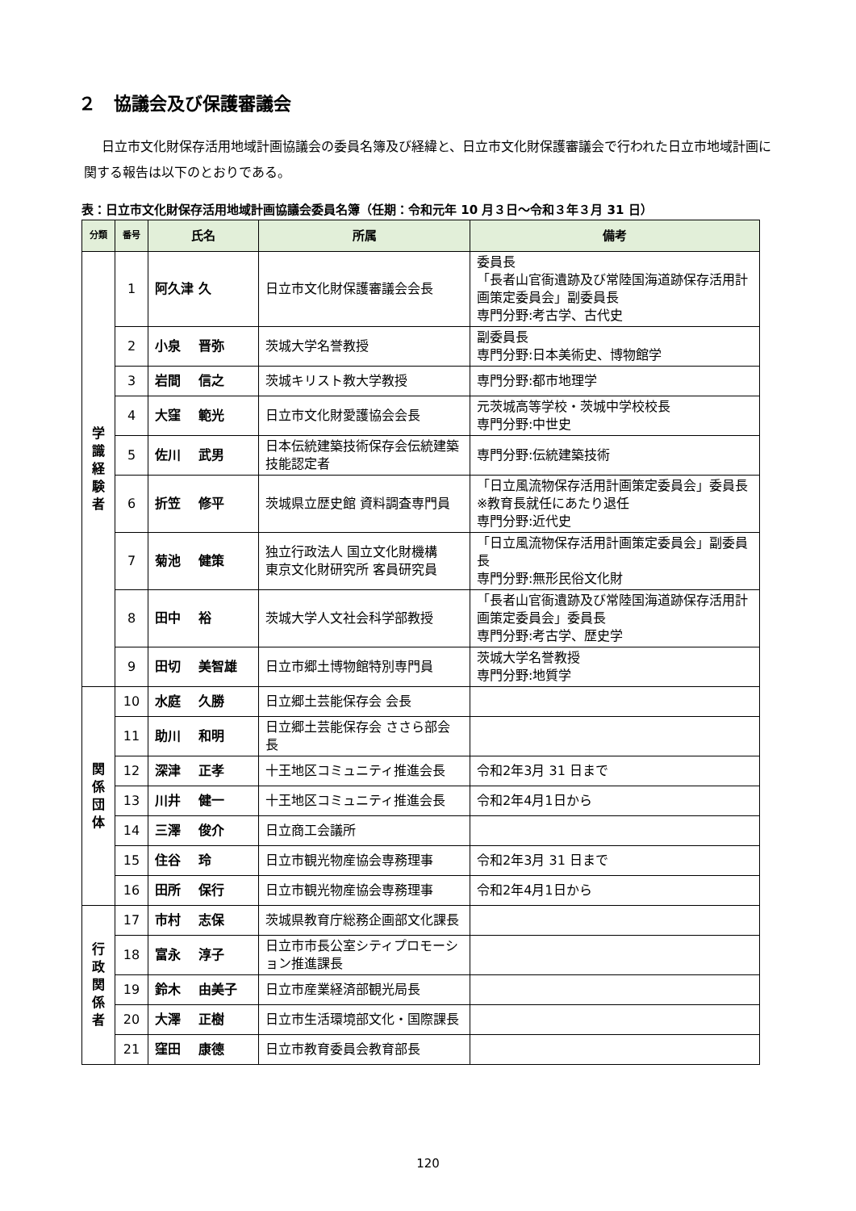２　協議会及び保護審議会
日立市文化財保存活用地域計画協議会の委員名簿及び経緯と、日立市文化財保護審議会で行われた日立市地域計画に関する報告は以下のとおりである。
表：日立市文化財保存活用地域計画協議会委員名簿（任期：令和元年 10 月３日～令和３年３月 31 日）
| 分類 | 番号 | 氏名 | 所属 | 備考 |
| --- | --- | --- | --- | --- |
| 学 識 経 験 者 | 1 | 阿久津 久 | 日立市文化財保護審議会会長 | 委員長 「長者山官衙遺跡及び常陸国海道跡保存活用計画策定委員会」副委員長 専門分野:考古学、古代史 |
| | 2 | 小泉 晋弥 | 茨城大学名誉教授 | 副委員長 専門分野:日本美術史、博物館学 |
| | 3 | 岩間 信之 | 茨城キリスト教大学教授 | 専門分野:都市地理学 |
| | 4 | 大窪 範光 | 日立市文化財愛護協会会長 | 元茨城高等学校・茨城中学校校長 専門分野:中世史 |
| | 5 | 佐川 武男 | 日本伝統建築技術保存会伝統建築技能認定者 | 専門分野:伝統建築技術 |
| | 6 | 折笠 修平 | 茨城県立歴史館 資料調査専門員 | 「日立風流物保存活用計画策定委員会」委員長 ※教育長就任にあたり退任 専門分野:近代史 |
| | 7 | 菊池 健策 | 独立行政法人 国立文化財機構 東京文化財研究所 客員研究員 | 「日立風流物保存活用計画策定委員会」副委員長 専門分野:無形民俗文化財 |
| | 8 | 田中 裕 | 茨城大学人文社会科学部教授 | 「長者山官衙遺跡及び常陸国海道跡保存活用計画策定委員会」委員長 専門分野:考古学、歴史学 |
| | 9 | 田切 美智雄 | 日立市郷土博物館特別専門員 | 茨城大学名誉教授 専門分野:地質学 |
| 関 係 団 体 | 10 | 水庭 久勝 | 日立郷土芸能保存会 会長 | |
| | 11 | 助川 和明 | 日立郷土芸能保存会 ささら部会長 | |
| | 12 | 深津 正孝 | 十王地区コミュニティ推進会長 | 令和2年3月 31 日まで |
| | 13 | 川井 健一 | 十王地区コミュニティ推進会長 | 令和2年4月1日から |
| | 14 | 三澤 俊介 | 日立商工会議所 | |
| | 15 | 住谷 玲 | 日立市観光物産協会専務理事 | 令和2年3月 31 日まで |
| | 16 | 田所 保行 | 日立市観光物産協会専務理事 | 令和2年4月1日から |
| 行 政 関 係 者 | 17 | 市村 志保 | 茨城県教育庁総務企画部文化課長 | |
| | 18 | 富永 淳子 | 日立市市長公室シティプロモーション推進課長 | |
| | 19 | 鈴木 由美子 | 日立市産業経済部観光局長 | |
| | 20 | 大澤 正樹 | 日立市生活環境部文化・国際課長 | |
| | 21 | 窪田 康德 | 日立市教育委員会教育部長 | |
120